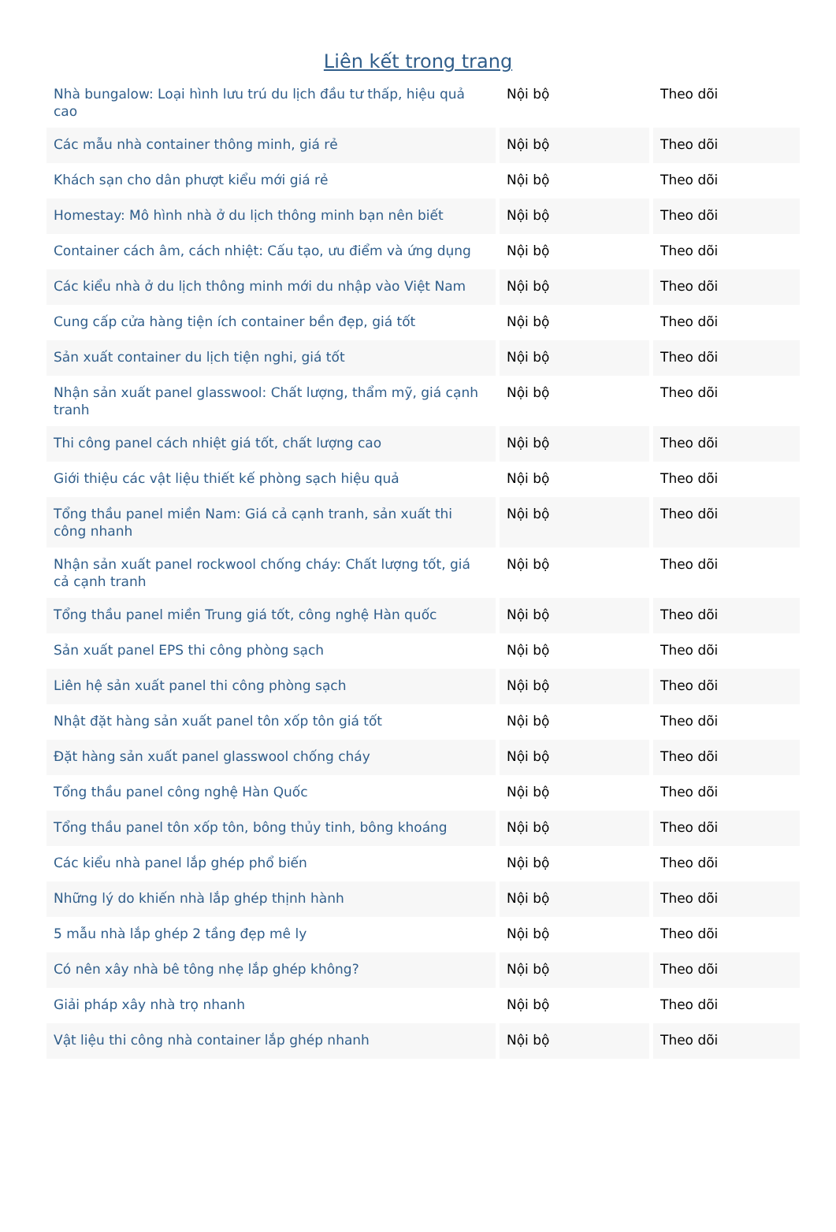Liên kết trong trang
| Nhà bungalow: Loại hình lưu trú du lịch đầu tư thấp, hiệu quả cao | Nội bộ | Theo dõi |
| Các mẫu nhà container thông minh, giá rẻ | Nội bộ | Theo dõi |
| Khách sạn cho dân phượt kiểu mới giá rẻ | Nội bộ | Theo dõi |
| Homestay: Mô hình nhà ở du lịch thông minh bạn nên biết | Nội bộ | Theo dõi |
| Container cách âm, cách nhiệt: Cấu tạo, ưu điểm và ứng dụng | Nội bộ | Theo dõi |
| Các kiểu nhà ở du lịch thông minh mới du nhập vào Việt Nam | Nội bộ | Theo dõi |
| Cung cấp cửa hàng tiện ích container bền đẹp, giá tốt | Nội bộ | Theo dõi |
| Sản xuất container du lịch tiện nghi, giá tốt | Nội bộ | Theo dõi |
| Nhận sản xuất panel glasswool: Chất lượng, thẩm mỹ, giá cạnh tranh | Nội bộ | Theo dõi |
| Thi công panel cách nhiệt giá tốt, chất lượng cao | Nội bộ | Theo dõi |
| Giới thiệu các vật liệu thiết kế phòng sạch hiệu quả | Nội bộ | Theo dõi |
| Tổng thầu panel miền Nam: Giá cả cạnh tranh, sản xuất thi công nhanh | Nội bộ | Theo dõi |
| Nhận sản xuất panel rockwool chống cháy: Chất lượng tốt, giá cả cạnh tranh | Nội bộ | Theo dõi |
| Tổng thầu panel miền Trung giá tốt, công nghệ Hàn quốc | Nội bộ | Theo dõi |
| Sản xuất panel EPS thi công phòng sạch | Nội bộ | Theo dõi |
| Liên hệ sản xuất panel thi công phòng sạch | Nội bộ | Theo dõi |
| Nhật đặt hàng sản xuất panel tôn xốp tôn giá tốt | Nội bộ | Theo dõi |
| Đặt hàng sản xuất panel glasswool chống cháy | Nội bộ | Theo dõi |
| Tổng thầu panel công nghệ Hàn Quốc | Nội bộ | Theo dõi |
| Tổng thầu panel tôn xốp tôn, bông thủy tinh, bông khoáng | Nội bộ | Theo dõi |
| Các kiểu nhà panel lắp ghép phổ biến | Nội bộ | Theo dõi |
| Những lý do khiến nhà lắp ghép thịnh hành | Nội bộ | Theo dõi |
| 5 mẫu nhà lắp ghép 2 tầng đẹp mê ly | Nội bộ | Theo dõi |
| Có nên xây nhà bê tông nhẹ lắp ghép không? | Nội bộ | Theo dõi |
| Giải pháp xây nhà trọ nhanh | Nội bộ | Theo dõi |
| Vật liệu thi công nhà container lắp ghép nhanh | Nội bộ | Theo dõi |